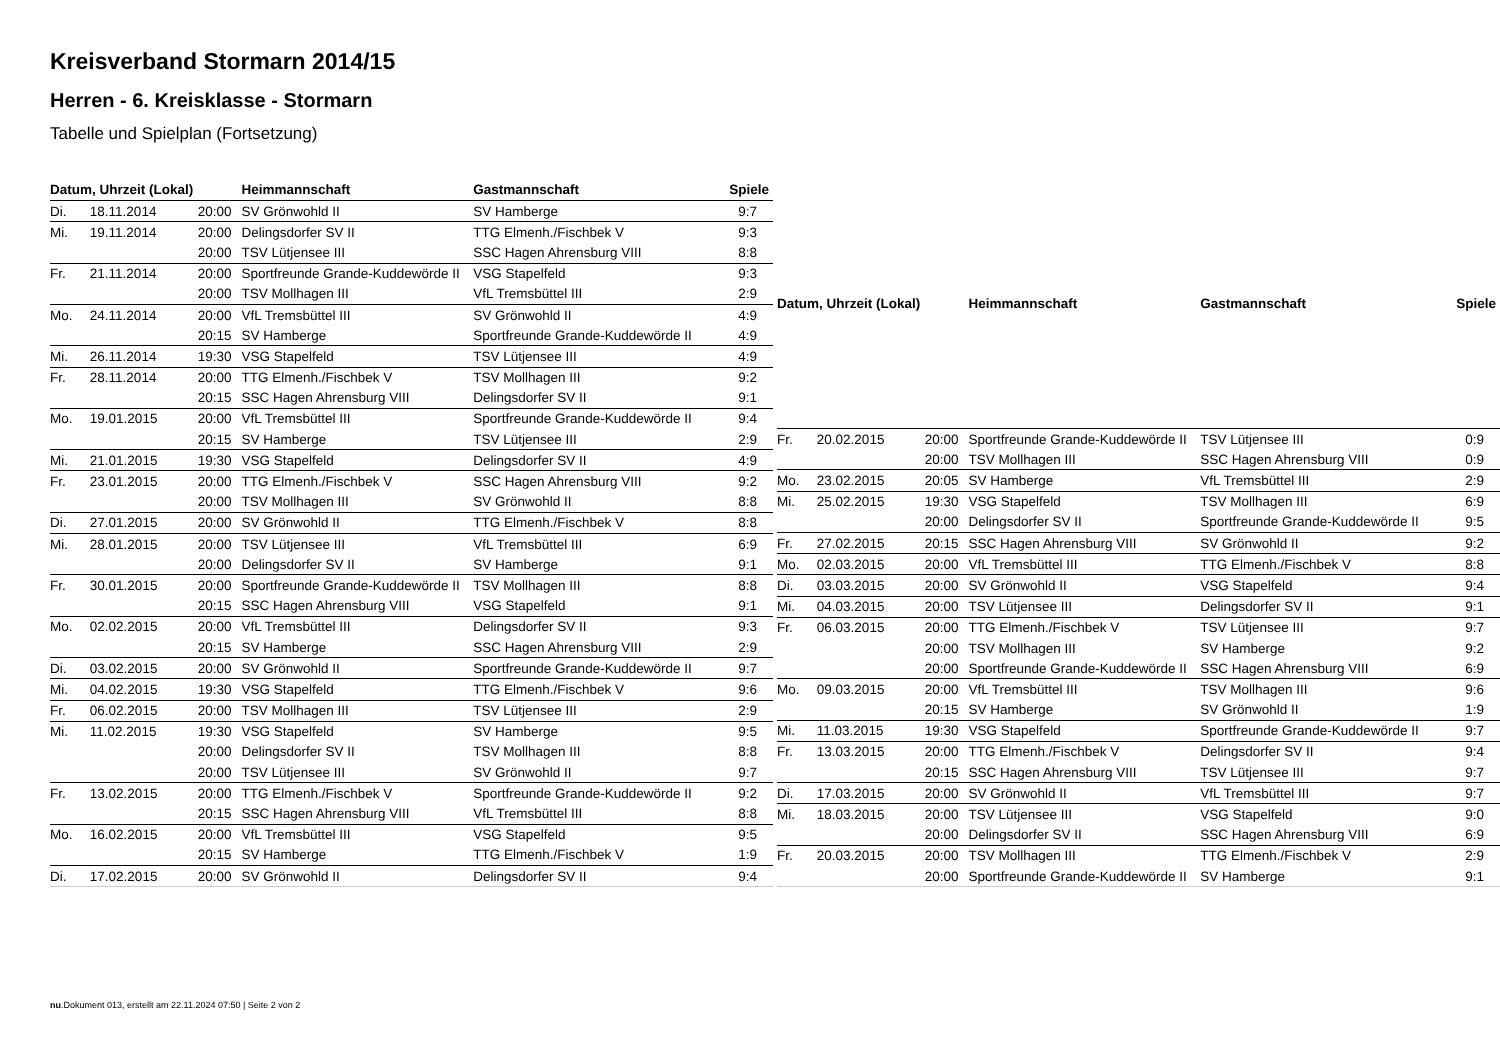Kreisverband Stormarn 2014/15
Herren - 6. Kreisklasse - Stormarn
Tabelle und Spielplan (Fortsetzung)
| Datum, Uhrzeit (Lokal) | | | Heimmannschaft | Gastmannschaft | Spiele |
| --- | --- | --- | --- | --- | --- |
| Di. | 18.11.2014 | 20:00 | SV Grönwohld II | SV Hamberge | 9:7 |
| Mi. | 19.11.2014 | 20:00 | Delingsdorfer SV II | TTG Elmenh./Fischbek V | 9:3 |
| | | 20:00 | TSV Lütjensee III | SSC Hagen Ahrensburg VIII | 8:8 |
| Fr. | 21.11.2014 | 20:00 | Sportfreunde Grande-Kuddewörde II | VSG Stapelfeld | 9:3 |
| | | 20:00 | TSV Mollhagen III | VfL Tremsbüttel III | 2:9 |
| Mo. | 24.11.2014 | 20:00 | VfL Tremsbüttel III | SV Grönwohld II | 4:9 |
| | | 20:15 | SV Hamberge | Sportfreunde Grande-Kuddewörde II | 4:9 |
| Mi. | 26.11.2014 | 19:30 | VSG Stapelfeld | TSV Lütjensee III | 4:9 |
| Fr. | 28.11.2014 | 20:00 | TTG Elmenh./Fischbek V | TSV Mollhagen III | 9:2 |
| | | 20:15 | SSC Hagen Ahrensburg VIII | Delingsdorfer SV II | 9:1 |
| Mo. | 19.01.2015 | 20:00 | VfL Tremsbüttel III | Sportfreunde Grande-Kuddewörde II | 9:4 |
| | | 20:15 | SV Hamberge | TSV Lütjensee III | 2:9 |
| Mi. | 21.01.2015 | 19:30 | VSG Stapelfeld | Delingsdorfer SV II | 4:9 |
| Fr. | 23.01.2015 | 20:00 | TTG Elmenh./Fischbek V | SSC Hagen Ahrensburg VIII | 9:2 |
| | | 20:00 | TSV Mollhagen III | SV Grönwohld II | 8:8 |
| Di. | 27.01.2015 | 20:00 | SV Grönwohld II | TTG Elmenh./Fischbek V | 8:8 |
| Mi. | 28.01.2015 | 20:00 | TSV Lütjensee III | VfL Tremsbüttel III | 6:9 |
| | | 20:00 | Delingsdorfer SV II | SV Hamberge | 9:1 |
| Fr. | 30.01.2015 | 20:00 | Sportfreunde Grande-Kuddewörde II | TSV Mollhagen III | 8:8 |
| | | 20:15 | SSC Hagen Ahrensburg VIII | VSG Stapelfeld | 9:1 |
| Mo. | 02.02.2015 | 20:00 | VfL Tremsbüttel III | Delingsdorfer SV II | 9:3 |
| | | 20:15 | SV Hamberge | SSC Hagen Ahrensburg VIII | 2:9 |
| Di. | 03.02.2015 | 20:00 | SV Grönwohld II | Sportfreunde Grande-Kuddewörde II | 9:7 |
| Mi. | 04.02.2015 | 19:30 | VSG Stapelfeld | TTG Elmenh./Fischbek V | 9:6 |
| Fr. | 06.02.2015 | 20:00 | TSV Mollhagen III | TSV Lütjensee III | 2:9 |
| Mi. | 11.02.2015 | 19:30 | VSG Stapelfeld | SV Hamberge | 9:5 |
| | | 20:00 | Delingsdorfer SV II | TSV Mollhagen III | 8:8 |
| | | 20:00 | TSV Lütjensee III | SV Grönwohld II | 9:7 |
| Fr. | 13.02.2015 | 20:00 | TTG Elmenh./Fischbek V | Sportfreunde Grande-Kuddewörde II | 9:2 |
| | | 20:15 | SSC Hagen Ahrensburg VIII | VfL Tremsbüttel III | 8:8 |
| Mo. | 16.02.2015 | 20:00 | VfL Tremsbüttel III | VSG Stapelfeld | 9:5 |
| | | 20:15 | SV Hamberge | TTG Elmenh./Fischbek V | 1:9 |
| Di. | 17.02.2015 | 20:00 | SV Grönwohld II | Delingsdorfer SV II | 9:4 |
| Datum, Uhrzeit (Lokal) | | | Heimmannschaft | Gastmannschaft | Spiele |
| --- | --- | --- | --- | --- | --- |
| Fr. | 20.02.2015 | 20:00 | Sportfreunde Grande-Kuddewörde II | TSV Lütjensee III | 0:9 |
| | | 20:00 | TSV Mollhagen III | SSC Hagen Ahrensburg VIII | 0:9 |
| Mo. | 23.02.2015 | 20:05 | SV Hamberge | VfL Tremsbüttel III | 2:9 |
| Mi. | 25.02.2015 | 19:30 | VSG Stapelfeld | TSV Mollhagen III | 6:9 |
| | | 20:00 | Delingsdorfer SV II | Sportfreunde Grande-Kuddewörde II | 9:5 |
| Fr. | 27.02.2015 | 20:15 | SSC Hagen Ahrensburg VIII | SV Grönwohld II | 9:2 |
| Mo. | 02.03.2015 | 20:00 | VfL Tremsbüttel III | TTG Elmenh./Fischbek V | 8:8 |
| Di. | 03.03.2015 | 20:00 | SV Grönwohld II | VSG Stapelfeld | 9:4 |
| Mi. | 04.03.2015 | 20:00 | TSV Lütjensee III | Delingsdorfer SV II | 9:1 |
| Fr. | 06.03.2015 | 20:00 | TTG Elmenh./Fischbek V | TSV Lütjensee III | 9:7 |
| | | 20:00 | TSV Mollhagen III | SV Hamberge | 9:2 |
| | | 20:00 | Sportfreunde Grande-Kuddewörde II | SSC Hagen Ahrensburg VIII | 6:9 |
| Mo. | 09.03.2015 | 20:00 | VfL Tremsbüttel III | TSV Mollhagen III | 9:6 |
| | | 20:15 | SV Hamberge | SV Grönwohld II | 1:9 |
| Mi. | 11.03.2015 | 19:30 | VSG Stapelfeld | Sportfreunde Grande-Kuddewörde II | 9:7 |
| Fr. | 13.03.2015 | 20:00 | TTG Elmenh./Fischbek V | Delingsdorfer SV II | 9:4 |
| | | 20:15 | SSC Hagen Ahrensburg VIII | TSV Lütjensee III | 9:7 |
| Di. | 17.03.2015 | 20:00 | SV Grönwohld II | VfL Tremsbüttel III | 9:7 |
| Mi. | 18.03.2015 | 20:00 | TSV Lütjensee III | VSG Stapelfeld | 9:0 |
| | | 20:00 | Delingsdorfer SV II | SSC Hagen Ahrensburg VIII | 6:9 |
| Fr. | 20.03.2015 | 20:00 | TSV Mollhagen III | TTG Elmenh./Fischbek V | 2:9 |
| | | 20:00 | Sportfreunde Grande-Kuddewörde II | SV Hamberge | 9:1 |
nu.Dokument 013, erstellt am 22.11.2024 07:50 | Seite 2 von 2